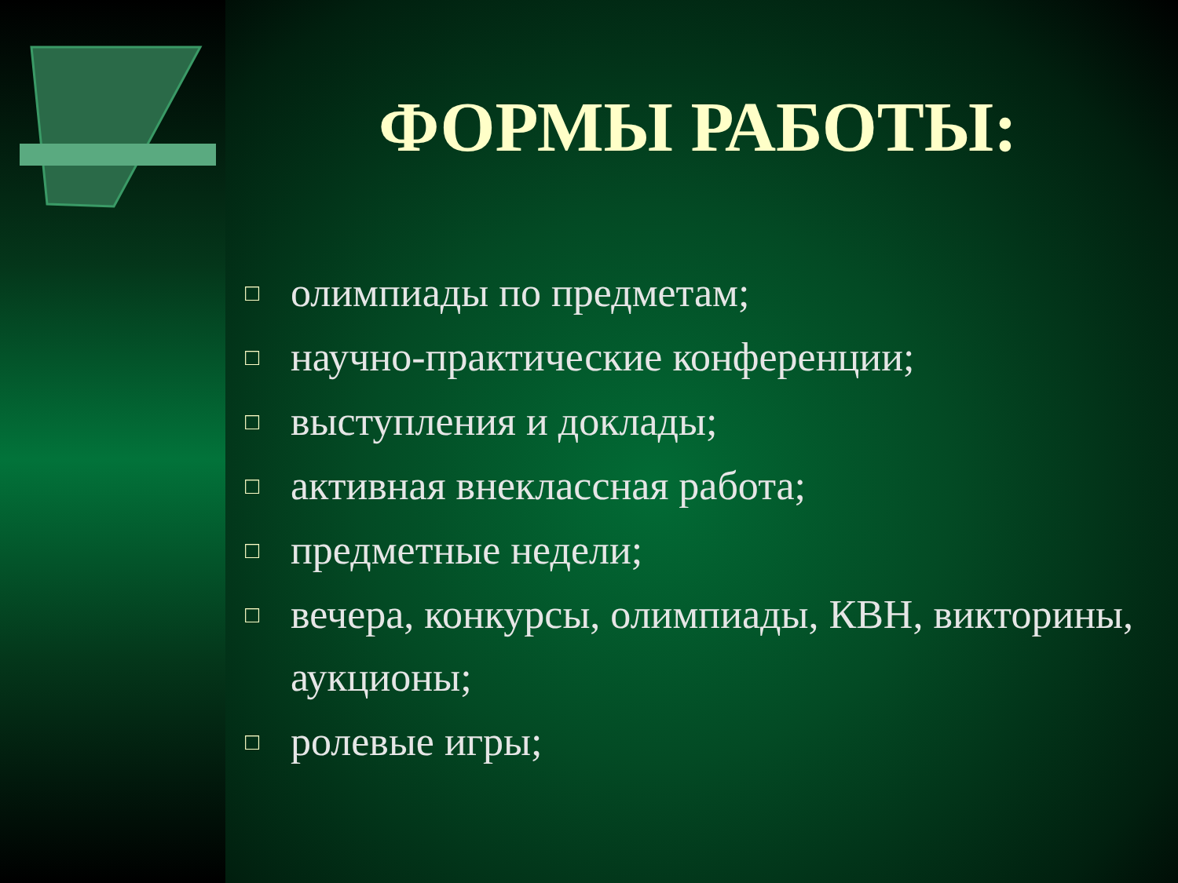ФОРМЫ РАБОТЫ:
□ олимпиады по предметам;
□ научно-практические конференции;
□ выступления и доклады;
□ активная внеклассная работа;
□ предметные недели;
□ вечера, конкурсы, олимпиады, КВН, викторины, аукционы;
□ ролевые игры;